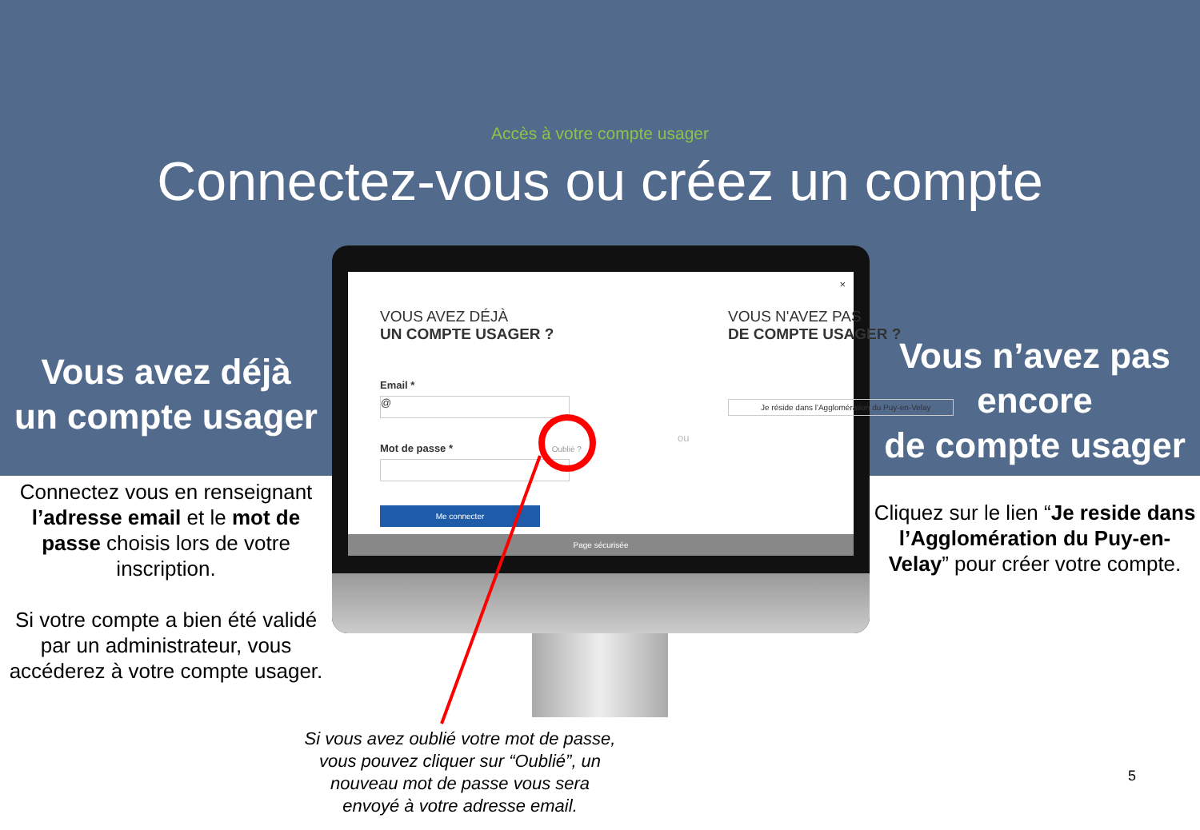Accès à votre compte usager
Connectez-vous ou créez un compte
Vous avez déjà
un compte usager
Connectez vous en renseignant l’adresse email et le mot de passe choisis lors de votre inscription.
Si votre compte a bien été validé par un administrateur, vous accéderez à votre compte usager.
×
VOUS AVEZ DÉJÀ
UN COMPTE USAGER ?
Email *
@
Mot de passe * Oublié ?
Me connecter
ou
VOUS N'AVEZ PAS
DE COMPTE USAGER ?
Je réside dans l'Agglomération du Puy-en-Velay
Page sécurisée
Vous n’avez pas encore
de compte usager
Cliquez sur le lien “Je reside dans l’Agglomération du Puy-en-Velay” pour créer votre compte.
Si vous avez oublié votre mot de passe, vous pouvez cliquer sur “Oublié”, un nouveau mot de passe vous sera envoyé à votre adresse email.
5